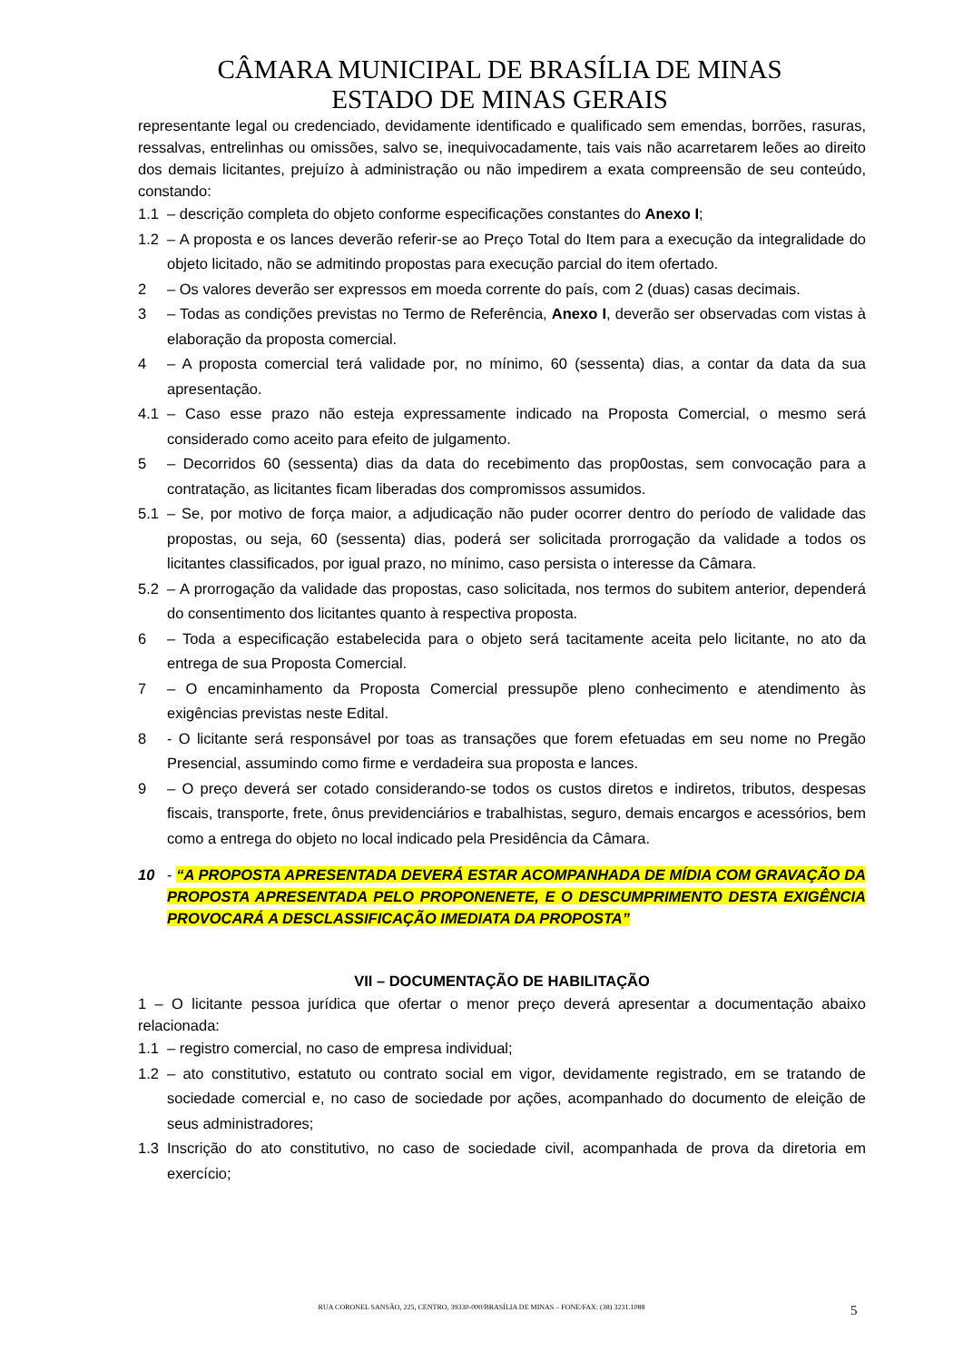CÂMARA MUNICIPAL DE BRASÍLIA DE MINAS
ESTADO DE MINAS GERAIS
representante legal ou credenciado, devidamente identificado e qualificado sem emendas, borrões, rasuras, ressalvas, entrelinhas ou omissões, salvo se, inequivocadamente, tais vais não acarretarem leões ao direito dos demais licitantes, prejuízo à administração ou não impedirem a exata compreensão de seu conteúdo, constando:
1.1 – descrição completa do objeto conforme especificações constantes do Anexo I;
1.2 – A proposta e os lances deverão referir-se ao Preço Total do Item para a execução da integralidade do objeto licitado, não se admitindo propostas para execução parcial do item ofertado.
2 – Os valores deverão ser expressos em moeda corrente do país, com 2 (duas) casas decimais.
3 – Todas as condições previstas no Termo de Referência, Anexo I, deverão ser observadas com vistas à elaboração da proposta comercial.
4 – A proposta comercial terá validade por, no mínimo, 60 (sessenta) dias, a contar da data da sua apresentação.
4.1 – Caso esse prazo não esteja expressamente indicado na Proposta Comercial, o mesmo será considerado como aceito para efeito de julgamento.
5 – Decorridos 60 (sessenta) dias da data do recebimento das prop0ostas, sem convocação para a contratação, as licitantes ficam liberadas dos compromissos assumidos.
5.1 – Se, por motivo de força maior, a adjudicação não puder ocorrer dentro do período de validade das propostas, ou seja, 60 (sessenta) dias, poderá ser solicitada prorrogação da validade a todos os licitantes classificados, por igual prazo, no mínimo, caso persista o interesse da Câmara.
5.2 – A prorrogação da validade das propostas, caso solicitada, nos termos do subitem anterior, dependerá do consentimento dos licitantes quanto à respectiva proposta.
6 – Toda a especificação estabelecida para o objeto será tacitamente aceita pelo licitante, no ato da entrega de sua Proposta Comercial.
7 – O encaminhamento da Proposta Comercial pressupõe pleno conhecimento e atendimento às exigências previstas neste Edital.
8 - O licitante será responsável por toas as transações que forem efetuadas em seu nome no Pregão Presencial, assumindo como firme e verdadeira sua proposta e lances.
9 – O preço deverá ser cotado considerando-se todos os custos diretos e indiretos, tributos, despesas fiscais, transporte, frete, ônus previdenciários e trabalhistas, seguro, demais encargos e acessórios, bem como a entrega do objeto no local indicado pela Presidência da Câmara.
10 - “A PROPOSTA APRESENTADA DEVERÁ ESTAR ACOMPANHADA DE MÍDIA COM GRAVAÇÃO DA PROPOSTA APRESENTADA PELO PROPONENETE, E O DESCUMPRIMENTO DESTA EXIGÊNCIA PROVOCARÁ A DESCLASSIFICAÇÃO IMEDIATA DA PROPOSTA”
VII – DOCUMENTAÇÃO DE HABILITAÇÃO
1 – O licitante pessoa jurídica que ofertar o menor preço deverá apresentar a documentação abaixo relacionada:
1.1 – registro comercial, no caso de empresa individual;
1.2 – ato constitutivo, estatuto ou contrato social em vigor, devidamente registrado, em se tratando de sociedade comercial e, no caso de sociedade por ações, acompanhado do documento de eleição de seus administradores;
1.3 Inscrição do ato constitutivo, no caso de sociedade civil, acompanhada de prova da diretoria em exercício;
RUA CORONEL SANSÃO, 225, CENTRO, 39330-000/BRASÍLIA DE MINAS – FONE/FAX: (38) 3231.1088 5